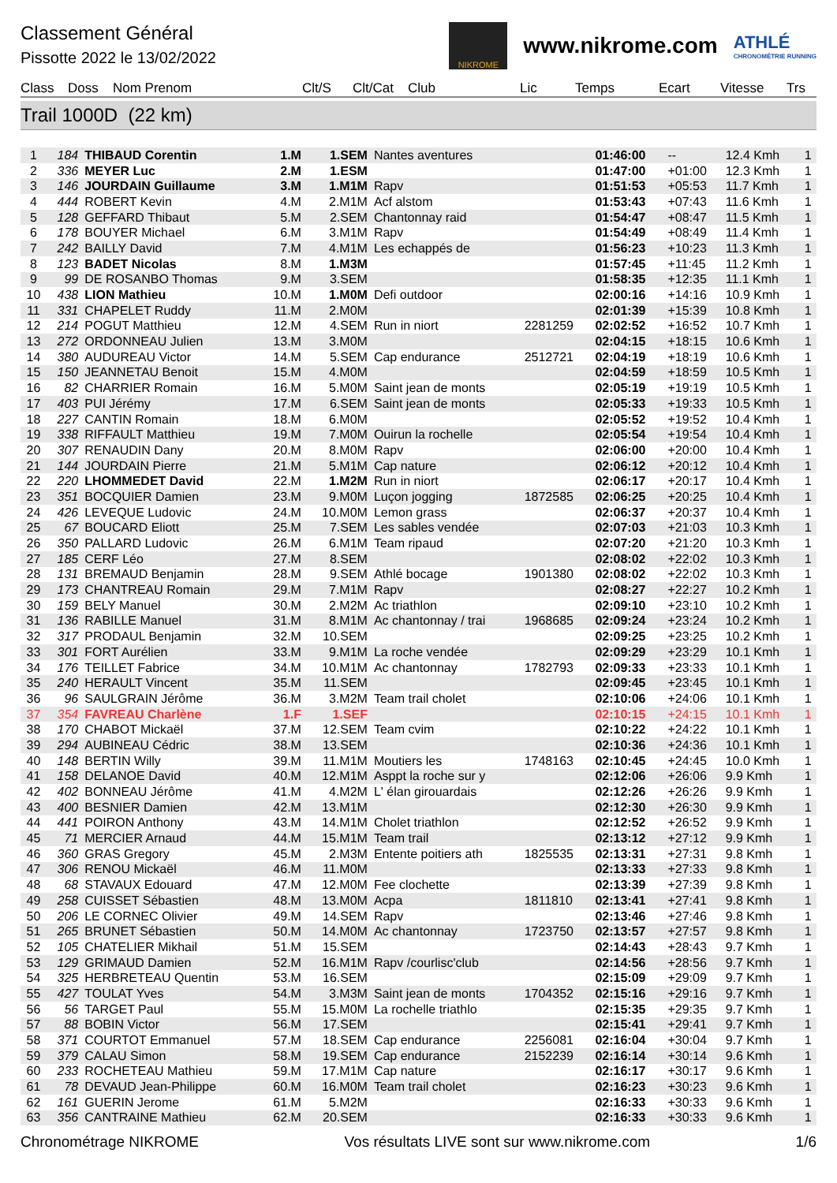Classement Général
Pissotte 2022 le 13/02/2022
NIKROME
www.nikrome.com
ATHLÉ
CHRONOMÉTRIE RUNNING
Class Doss Nom Prenom Clt/S Clt/Cat Club Lic Temps Ecart Vitesse Trs
Trail 1000D (22 km)
| 1 | 184 | THIBAUD Corentin | 1.M | 1.SEM | Nantes aventures | | 01:46:00 | -- | 12.4 Kmh | 1 |
| 2 | 336 | MEYER Luc | 2.M | 1.ESM | | | 01:47:00 | +01:00 | 12.3 Kmh | 1 |
| 3 | 146 | JOURDAIN Guillaume | 3.M | 1.M1M | Rapv | | 01:51:53 | +05:53 | 11.7 Kmh | 1 |
| 4 | 444 | ROBERT Kevin | 4.M | 2.M1M | Acf alstom | | 01:53:43 | +07:43 | 11.6 Kmh | 1 |
| 5 | 128 | GEFFARD Thibaut | 5.M | 2.SEM | Chantonnay raid | | 01:54:47 | +08:47 | 11.5 Kmh | 1 |
| 6 | 178 | BOUYER Michael | 6.M | 3.M1M | Rapv | | 01:54:49 | +08:49 | 11.4 Kmh | 1 |
| 7 | 242 | BAILLY David | 7.M | 4.M1M | Les echappés de | | 01:56:23 | +10:23 | 11.3 Kmh | 1 |
| 8 | 123 | BADET Nicolas | 8.M | 1.M3M | | | 01:57:45 | +11:45 | 11.2 Kmh | 1 |
| 9 | 99 | DE ROSANBO Thomas | 9.M | 3.SEM | | | 01:58:35 | +12:35 | 11.1 Kmh | 1 |
| 10 | 438 | LION Mathieu | 10.M | 1.M0M | Defi outdoor | | 02:00:16 | +14:16 | 10.9 Kmh | 1 |
| 11 | 331 | CHAPELET Ruddy | 11.M | 2.M0M | | | 02:01:39 | +15:39 | 10.8 Kmh | 1 |
| 12 | 214 | POGUT Matthieu | 12.M | 4.SEM | Run in niort | 2281259 | 02:02:52 | +16:52 | 10.7 Kmh | 1 |
| 13 | 272 | ORDONNEAU Julien | 13.M | 3.M0M | | | 02:04:15 | +18:15 | 10.6 Kmh | 1 |
| 14 | 380 | AUDUREAU Victor | 14.M | 5.SEM | Cap endurance | 2512721 | 02:04:19 | +18:19 | 10.6 Kmh | 1 |
| 15 | 150 | JEANNETAU Benoit | 15.M | 4.M0M | | | 02:04:59 | +18:59 | 10.5 Kmh | 1 |
| 16 | 82 | CHARRIER Romain | 16.M | 5.M0M | Saint jean de monts | | 02:05:19 | +19:19 | 10.5 Kmh | 1 |
| 17 | 403 | PUI Jérémy | 17.M | 6.SEM | Saint jean de monts | | 02:05:33 | +19:33 | 10.5 Kmh | 1 |
| 18 | 227 | CANTIN Romain | 18.M | 6.M0M | | | 02:05:52 | +19:52 | 10.4 Kmh | 1 |
| 19 | 338 | RIFFAULT Matthieu | 19.M | 7.M0M | Ouirun la rochelle | | 02:05:54 | +19:54 | 10.4 Kmh | 1 |
| 20 | 307 | RENAUDIN Dany | 20.M | 8.M0M | Rapv | | 02:06:00 | +20:00 | 10.4 Kmh | 1 |
| 21 | 144 | JOURDAIN Pierre | 21.M | 5.M1M | Cap nature | | 02:06:12 | +20:12 | 10.4 Kmh | 1 |
| 22 | 220 | LHOMMEDET David | 22.M | 1.M2M | Run in niort | | 02:06:17 | +20:17 | 10.4 Kmh | 1 |
| 23 | 351 | BOCQUIER Damien | 23.M | 9.M0M | Luçon jogging | 1872585 | 02:06:25 | +20:25 | 10.4 Kmh | 1 |
| 24 | 426 | LEVEQUE Ludovic | 24.M | 10.M0M | Lemon grass | | 02:06:37 | +20:37 | 10.4 Kmh | 1 |
| 25 | 67 | BOUCARD Eliott | 25.M | 7.SEM | Les sables vendée | | 02:07:03 | +21:03 | 10.3 Kmh | 1 |
| 26 | 350 | PALLARD Ludovic | 26.M | 6.M1M | Team ripaud | | 02:07:20 | +21:20 | 10.3 Kmh | 1 |
| 27 | 185 | CERF Léo | 27.M | 8.SEM | | | 02:08:02 | +22:02 | 10.3 Kmh | 1 |
| 28 | 131 | BREMAUD Benjamin | 28.M | 9.SEM | Athlé bocage | 1901380 | 02:08:02 | +22:02 | 10.3 Kmh | 1 |
| 29 | 173 | CHANTREAU Romain | 29.M | 7.M1M | Rapv | | 02:08:27 | +22:27 | 10.2 Kmh | 1 |
| 30 | 159 | BELY Manuel | 30.M | 2.M2M | Ac triathlon | | 02:09:10 | +23:10 | 10.2 Kmh | 1 |
| 31 | 136 | RABILLE Manuel | 31.M | 8.M1M | Ac chantonnay / trai | 1968685 | 02:09:24 | +23:24 | 10.2 Kmh | 1 |
| 32 | 317 | PRODAUL Benjamin | 32.M | 10.SEM | | | 02:09:25 | +23:25 | 10.2 Kmh | 1 |
| 33 | 301 | FORT Aurélien | 33.M | 9.M1M | La roche vendée | | 02:09:29 | +23:29 | 10.1 Kmh | 1 |
| 34 | 176 | TEILLET Fabrice | 34.M | 10.M1M | Ac chantonnay | 1782793 | 02:09:33 | +23:33 | 10.1 Kmh | 1 |
| 35 | 240 | HERAULT Vincent | 35.M | 11.SEM | | | 02:09:45 | +23:45 | 10.1 Kmh | 1 |
| 36 | 96 | SAULGRAIN Jérôme | 36.M | 3.M2M | Team trail cholet | | 02:10:06 | +24:06 | 10.1 Kmh | 1 |
| 37 | 354 | FAVREAU Charlène | 1.F | 1.SEF | | | 02:10:15 | +24:15 | 10.1 Kmh | 1 |
| 38 | 170 | CHABOT Mickaël | 37.M | 12.SEM | Team cvim | | 02:10:22 | +24:22 | 10.1 Kmh | 1 |
| 39 | 294 | AUBINEAU Cédric | 38.M | 13.SEM | | | 02:10:36 | +24:36 | 10.1 Kmh | 1 |
| 40 | 148 | BERTIN Willy | 39.M | 11.M1M | Moutiers les | 1748163 | 02:10:45 | +24:45 | 10.0 Kmh | 1 |
| 41 | 158 | DELANOE David | 40.M | 12.M1M | Asppt la roche sur y | | 02:12:06 | +26:06 | 9.9 Kmh | 1 |
| 42 | 402 | BONNEAU Jérôme | 41.M | 4.M2M | L' élan girouardais | | 02:12:26 | +26:26 | 9.9 Kmh | 1 |
| 43 | 400 | BESNIER Damien | 42.M | 13.M1M | | | 02:12:30 | +26:30 | 9.9 Kmh | 1 |
| 44 | 441 | POIRON Anthony | 43.M | 14.M1M | Cholet triathlon | | 02:12:52 | +26:52 | 9.9 Kmh | 1 |
| 45 | 71 | MERCIER Arnaud | 44.M | 15.M1M | Team trail | | 02:13:12 | +27:12 | 9.9 Kmh | 1 |
| 46 | 360 | GRAS Gregory | 45.M | 2.M3M | Entente poitiers ath | 1825535 | 02:13:31 | +27:31 | 9.8 Kmh | 1 |
| 47 | 306 | RENOU Mickaël | 46.M | 11.M0M | | | 02:13:33 | +27:33 | 9.8 Kmh | 1 |
| 48 | 68 | STAVAUX Edouard | 47.M | 12.M0M | Fee clochette | | 02:13:39 | +27:39 | 9.8 Kmh | 1 |
| 49 | 258 | CUISSET Sébastien | 48.M | 13.M0M | Acpa | 1811810 | 02:13:41 | +27:41 | 9.8 Kmh | 1 |
| 50 | 206 | LE CORNEC Olivier | 49.M | 14.SEM | Rapv | | 02:13:46 | +27:46 | 9.8 Kmh | 1 |
| 51 | 265 | BRUNET Sébastien | 50.M | 14.M0M | Ac chantonnay | 1723750 | 02:13:57 | +27:57 | 9.8 Kmh | 1 |
| 52 | 105 | CHATELIER Mikhail | 51.M | 15.SEM | | | 02:14:43 | +28:43 | 9.7 Kmh | 1 |
| 53 | 129 | GRIMAUD Damien | 52.M | 16.M1M | Rapv /courlisc'club | | 02:14:56 | +28:56 | 9.7 Kmh | 1 |
| 54 | 325 | HERBRETEAU Quentin | 53.M | 16.SEM | | | 02:15:09 | +29:09 | 9.7 Kmh | 1 |
| 55 | 427 | TOULAT Yves | 54.M | 3.M3M | Saint jean de monts | 1704352 | 02:15:16 | +29:16 | 9.7 Kmh | 1 |
| 56 | 56 | TARGET Paul | 55.M | 15.M0M | La rochelle triathlo | | 02:15:35 | +29:35 | 9.7 Kmh | 1 |
| 57 | 88 | BOBIN Victor | 56.M | 17.SEM | | | 02:15:41 | +29:41 | 9.7 Kmh | 1 |
| 58 | 371 | COURTOT Emmanuel | 57.M | 18.SEM | Cap endurance | 2256081 | 02:16:04 | +30:04 | 9.7 Kmh | 1 |
| 59 | 379 | CALAU Simon | 58.M | 19.SEM | Cap endurance | 2152239 | 02:16:14 | +30:14 | 9.6 Kmh | 1 |
| 60 | 233 | ROCHETEAU Mathieu | 59.M | 17.M1M | Cap nature | | 02:16:17 | +30:17 | 9.6 Kmh | 1 |
| 61 | 78 | DEVAUD Jean-Philippe | 60.M | 16.M0M | Team trail cholet | | 02:16:23 | +30:23 | 9.6 Kmh | 1 |
| 62 | 161 | GUERIN Jerome | 61.M | 5.M2M | | | 02:16:33 | +30:33 | 9.6 Kmh | 1 |
| 63 | 356 | CANTRAINE Mathieu | 62.M | 20.SEM | | | 02:16:33 | +30:33 | 9.6 Kmh | 1 |
Chronométrage NIKROME Vos résultats LIVE sont sur www.nikrome.com 1/6